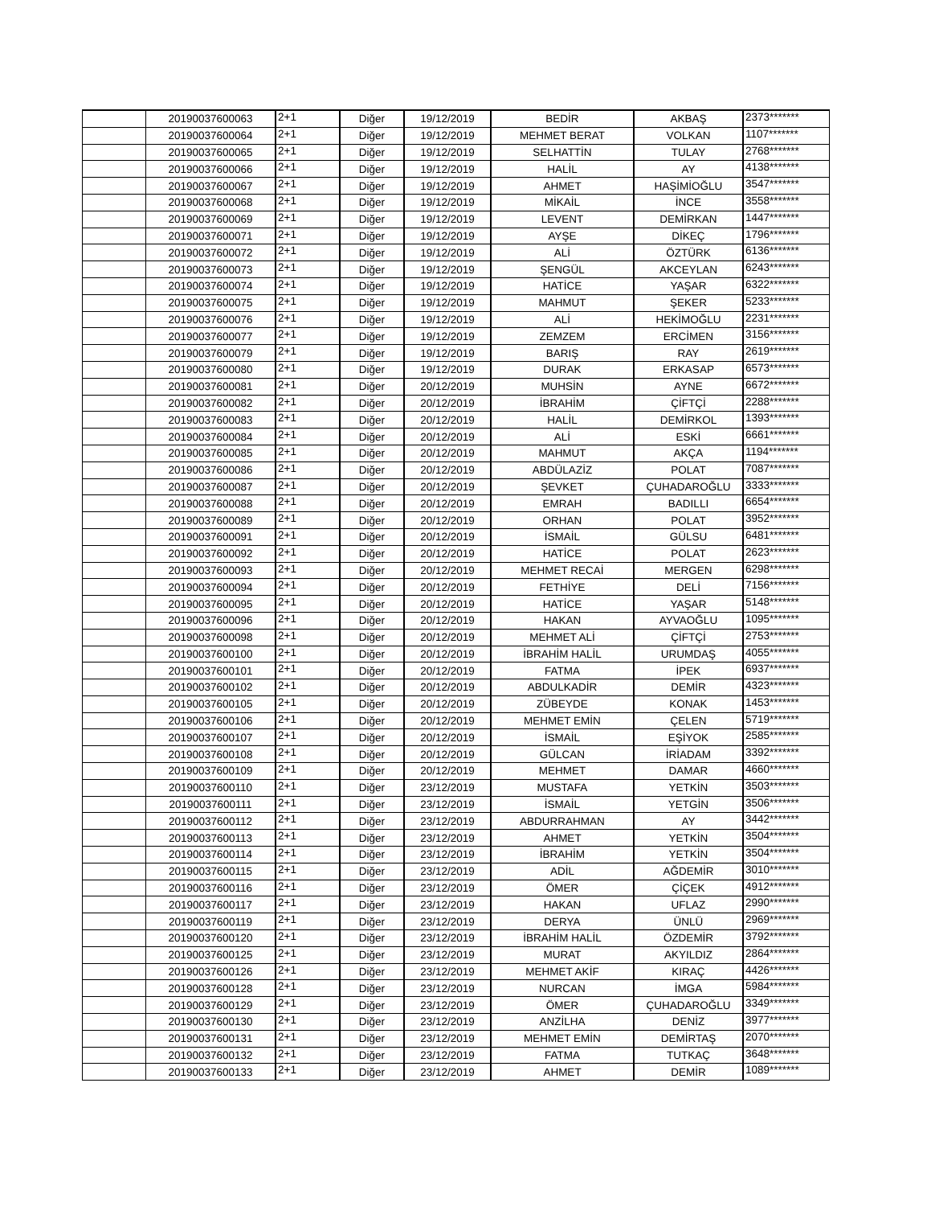| | 20190037600063 | 2+1 | Diğer | 19/12/2019 | BEDİR | AKBAŞ | 2373******* |
| | 20190037600064 | 2+1 | Diğer | 19/12/2019 | MEHMET BERAT | VOLKAN | 1107******* |
| | 20190037600065 | 2+1 | Diğer | 19/12/2019 | SELHATTİN | TULAY | 2768******* |
| | 20190037600066 | 2+1 | Diğer | 19/12/2019 | HALİL | AY | 4138******* |
| | 20190037600067 | 2+1 | Diğer | 19/12/2019 | AHMET | HAŞİMİOĞLU | 3547******* |
| | 20190037600068 | 2+1 | Diğer | 19/12/2019 | MİKAİL | İNCE | 3558******* |
| | 20190037600069 | 2+1 | Diğer | 19/12/2019 | LEVENT | DEMİRKAN | 1447******* |
| | 20190037600071 | 2+1 | Diğer | 19/12/2019 | AYŞE | DİKEÇ | 1796******* |
| | 20190037600072 | 2+1 | Diğer | 19/12/2019 | ALİ | ÖZTÜRK | 6136******* |
| | 20190037600073 | 2+1 | Diğer | 19/12/2019 | ŞENGÜL | AKCEYLAN | 6243******* |
| | 20190037600074 | 2+1 | Diğer | 19/12/2019 | HATİCE | YAŞAR | 6322******* |
| | 20190037600075 | 2+1 | Diğer | 19/12/2019 | MAHMUT | ŞEKER | 5233******* |
| | 20190037600076 | 2+1 | Diğer | 19/12/2019 | ALİ | HEKİMOĞLU | 2231******* |
| | 20190037600077 | 2+1 | Diğer | 19/12/2019 | ZEMZEM | ERCİMEN | 3156******* |
| | 20190037600079 | 2+1 | Diğer | 19/12/2019 | BARIŞ | RAY | 2619******* |
| | 20190037600080 | 2+1 | Diğer | 19/12/2019 | DURAK | ERKASAP | 6573******* |
| | 20190037600081 | 2+1 | Diğer | 20/12/2019 | MUHSİN | AYNE | 6672******* |
| | 20190037600082 | 2+1 | Diğer | 20/12/2019 | İBRAHİM | ÇİFTÇİ | 2288******* |
| | 20190037600083 | 2+1 | Diğer | 20/12/2019 | HALİL | DEMİRKOL | 1393******* |
| | 20190037600084 | 2+1 | Diğer | 20/12/2019 | ALİ | ESKİ | 6661******* |
| | 20190037600085 | 2+1 | Diğer | 20/12/2019 | MAHMUT | AKÇA | 1194******* |
| | 20190037600086 | 2+1 | Diğer | 20/12/2019 | ABDÜLAZİZ | POLAT | 7087******* |
| | 20190037600087 | 2+1 | Diğer | 20/12/2019 | ŞEVKET | ÇUHADAROĞLU | 3333******* |
| | 20190037600088 | 2+1 | Diğer | 20/12/2019 | EMRAH | BADILLI | 6654******* |
| | 20190037600089 | 2+1 | Diğer | 20/12/2019 | ORHAN | POLAT | 3952******* |
| | 20190037600091 | 2+1 | Diğer | 20/12/2019 | İSMAİL | GÜLSU | 6481******* |
| | 20190037600092 | 2+1 | Diğer | 20/12/2019 | HATİCE | POLAT | 2623******* |
| | 20190037600093 | 2+1 | Diğer | 20/12/2019 | MEHMET RECAİ | MERGEN | 6298******* |
| | 20190037600094 | 2+1 | Diğer | 20/12/2019 | FETHİYE | DELİ | 7156******* |
| | 20190037600095 | 2+1 | Diğer | 20/12/2019 | HATİCE | YAŞAR | 5148******* |
| | 20190037600096 | 2+1 | Diğer | 20/12/2019 | HAKAN | AYVAOĞLU | 1095******* |
| | 20190037600098 | 2+1 | Diğer | 20/12/2019 | MEHMET ALİ | ÇİFTÇİ | 2753******* |
| | 20190037600100 | 2+1 | Diğer | 20/12/2019 | İBRAHİM HALİL | URUMDAŞ | 4055******* |
| | 20190037600101 | 2+1 | Diğer | 20/12/2019 | FATMA | İPEK | 6937******* |
| | 20190037600102 | 2+1 | Diğer | 20/12/2019 | ABDULKADİR | DEMİR | 4323******* |
| | 20190037600105 | 2+1 | Diğer | 20/12/2019 | ZÜBEYDE | KONAK | 1453******* |
| | 20190037600106 | 2+1 | Diğer | 20/12/2019 | MEHMET EMİN | ÇELEN | 5719******* |
| | 20190037600107 | 2+1 | Diğer | 20/12/2019 | İSMAİL | EŞİYOK | 2585******* |
| | 20190037600108 | 2+1 | Diğer | 20/12/2019 | GÜLCAN | İRİADAM | 3392******* |
| | 20190037600109 | 2+1 | Diğer | 20/12/2019 | MEHMET | DAMAR | 4660******* |
| | 20190037600110 | 2+1 | Diğer | 23/12/2019 | MUSTAFA | YETKİN | 3503******* |
| | 20190037600111 | 2+1 | Diğer | 23/12/2019 | İSMAİL | YETGİN | 3506******* |
| | 20190037600112 | 2+1 | Diğer | 23/12/2019 | ABDURRAHMAN | AY | 3442******* |
| | 20190037600113 | 2+1 | Diğer | 23/12/2019 | AHMET | YETKİN | 3504******* |
| | 20190037600114 | 2+1 | Diğer | 23/12/2019 | İBRAHİM | YETKİN | 3504******* |
| | 20190037600115 | 2+1 | Diğer | 23/12/2019 | ADİL | AĞDEMİR | 3010******* |
| | 20190037600116 | 2+1 | Diğer | 23/12/2019 | ÖMER | ÇİÇEK | 4912******* |
| | 20190037600117 | 2+1 | Diğer | 23/12/2019 | HAKAN | UFLAZ | 2990******* |
| | 20190037600119 | 2+1 | Diğer | 23/12/2019 | DERYA | ÜNLÜ | 2969******* |
| | 20190037600120 | 2+1 | Diğer | 23/12/2019 | İBRAHİM HALİL | ÖZDEMİR | 3792******* |
| | 20190037600125 | 2+1 | Diğer | 23/12/2019 | MURAT | AKYILDIZ | 2864******* |
| | 20190037600126 | 2+1 | Diğer | 23/12/2019 | MEHMET AKİF | KIRAÇ | 4426******* |
| | 20190037600128 | 2+1 | Diğer | 23/12/2019 | NURCAN | İMGA | 5984******* |
| | 20190037600129 | 2+1 | Diğer | 23/12/2019 | ÖMER | ÇUHADAROĞLU | 3349******* |
| | 20190037600130 | 2+1 | Diğer | 23/12/2019 | ANZİLHA | DENİZ | 3977******* |
| | 20190037600131 | 2+1 | Diğer | 23/12/2019 | MEHMET EMİN | DEMİRTAŞ | 2070******* |
| | 20190037600132 | 2+1 | Diğer | 23/12/2019 | FATMA | TUTKAÇ | 3648******* |
| | 20190037600133 | 2+1 | Diğer | 23/12/2019 | AHMET | DEMİR | 1089******* |